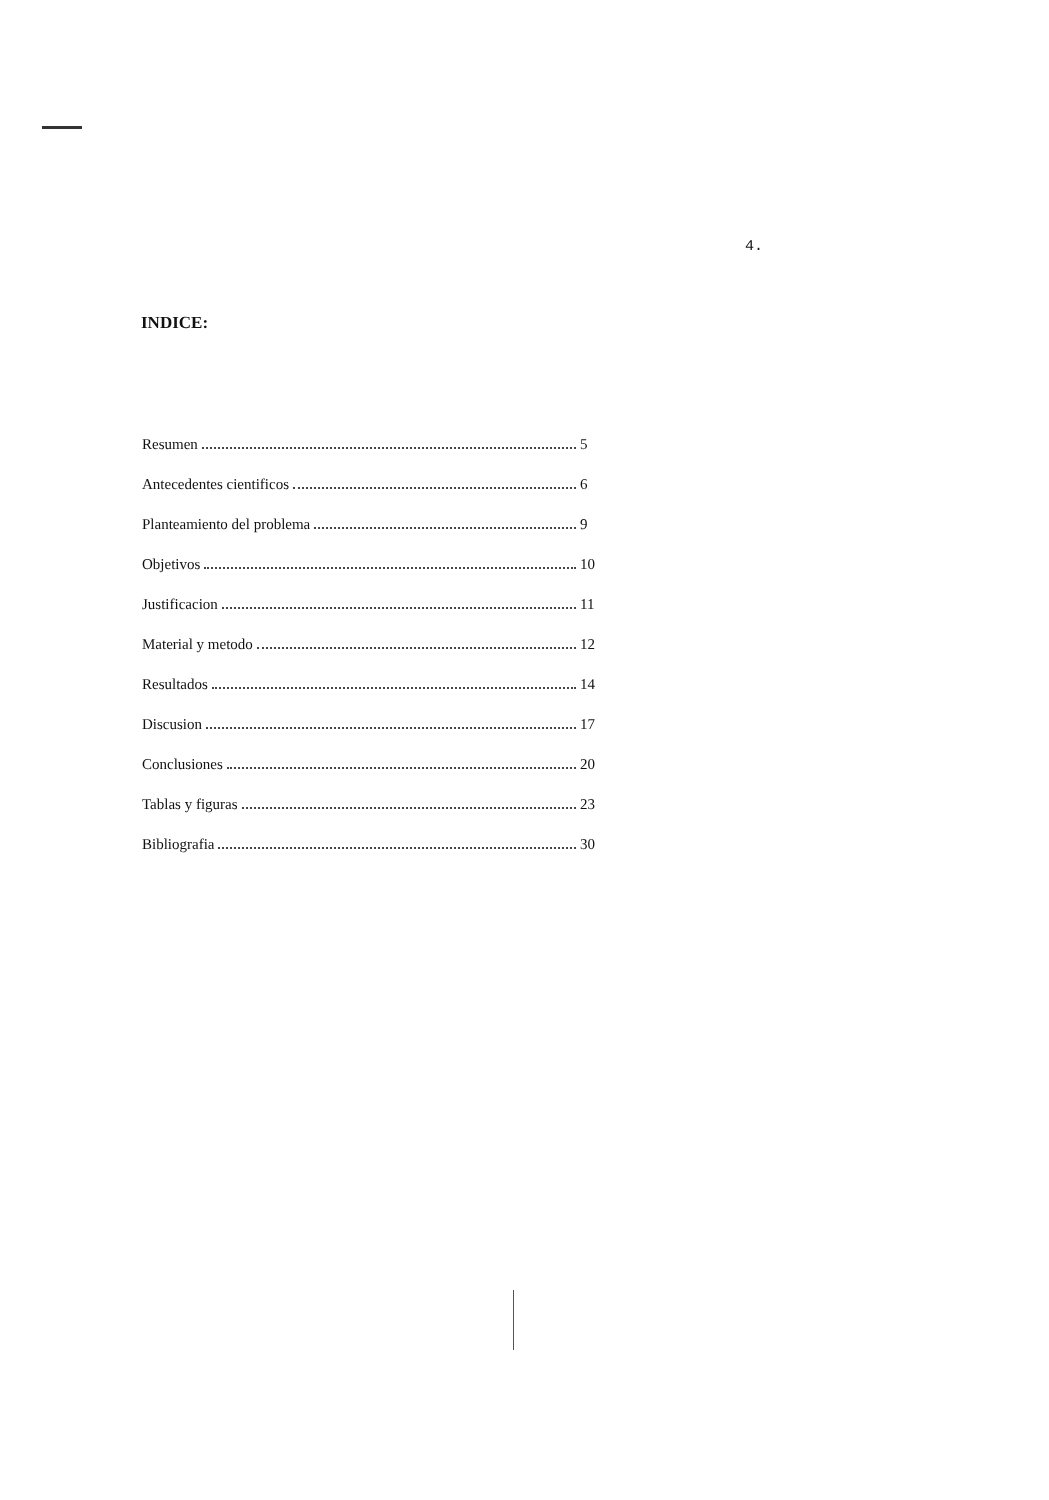4.
INDICE:
Resumen 5
Antecedentes cientificos 6
Planteamiento del problema 9
Objetivos 10
Justificacion 11
Material y metodo 12
Resultados 14
Discusion 17
Conclusiones 20
Tablas y figuras 23
Bibliografia 30